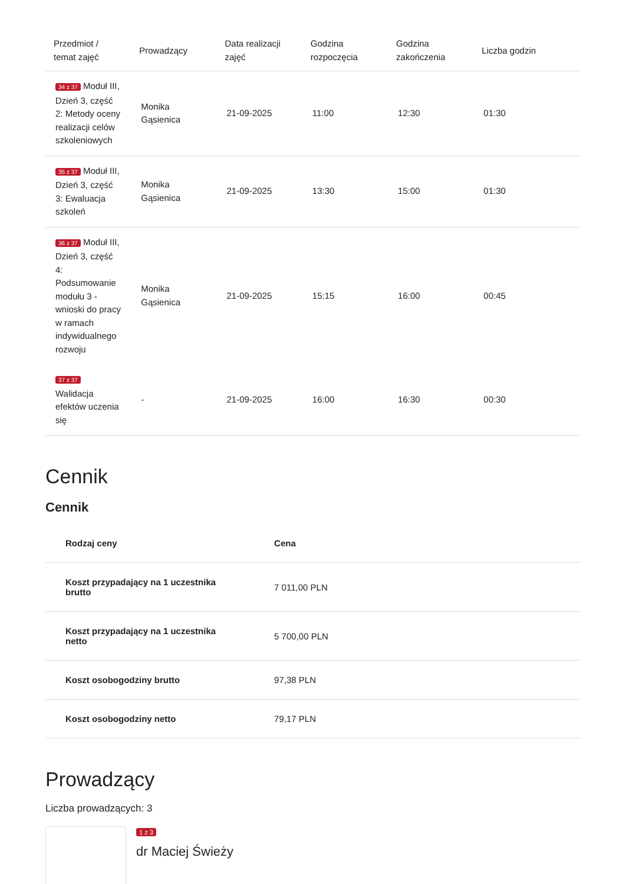| Przedmiot / temat zajęć | Prowadzący | Data realizacji zajęć | Godzina rozpoczęcia | Godzina zakończenia | Liczba godzin |
| --- | --- | --- | --- | --- | --- |
| 34 z 37 Moduł III, Dzień 3, część 2: Metody oceny realizacji celów szkoleniowych | Monika Gąsienica | 21-09-2025 | 11:00 | 12:30 | 01:30 |
| 35 z 37 Moduł III, Dzień 3, część 3: Ewaluacja szkoleń | Monika Gąsienica | 21-09-2025 | 13:30 | 15:00 | 01:30 |
| 36 z 37 Moduł III, Dzień 3, część 4: Podsumowanie modułu 3 - wnioski do pracy w ramach indywidualnego rozwoju | Monika Gąsienica | 21-09-2025 | 15:15 | 16:00 | 00:45 |
| 37 z 37 Walidacja efektów uczenia się | - | 21-09-2025 | 16:00 | 16:30 | 00:30 |
Cennik
Cennik
| Rodzaj ceny | Cena |
| --- | --- |
| Koszt przypadający na 1 uczestnika brutto | 7 011,00 PLN |
| Koszt przypadający na 1 uczestnika netto | 5 700,00 PLN |
| Koszt osobogodziny brutto | 97,38 PLN |
| Koszt osobogodziny netto | 79,17 PLN |
Prowadzący
Liczba prowadzących: 3
1 z 3
dr Maciej Świeży